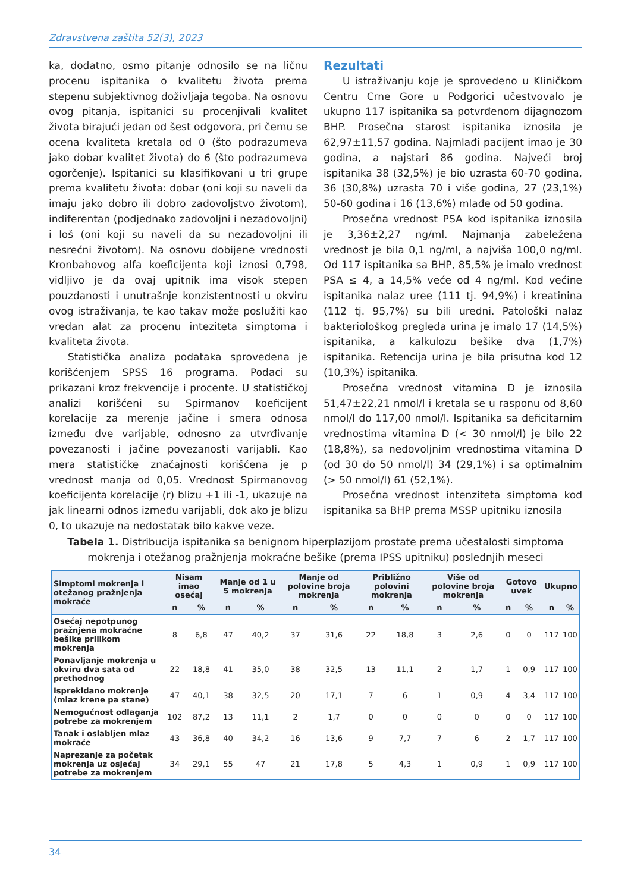Zdravstvena zaštita 52(3), 2023
ka, dodatno, osmo pitanje odnosilo se na ličnu procenu ispitanika o kvalitetu života prema stepenu subjektivnog doživljaja tegoba. Na osnovu ovog pitanja, ispitanici su procenjivali kvalitet života birajući jedan od šest odgovora, pri čemu se ocena kvaliteta kretala od 0 (što podrazumeva jako dobar kvalitet života) do 6 (što podrazumeva ogorčenje). Ispitanici su klasifikovani u tri grupe prema kvalitetu života: dobar (oni koji su naveli da imaju jako dobro ili dobro zadovoljstvo životom), indiferentan (podjednako zadovoljni i nezadovoljni) i loš (oni koji su naveli da su nezadovoljni ili nesrećni životom). Na osnovu dobijene vrednosti Kronbahovog alfa koeficijenta koji iznosi 0,798, vidljivo je da ovaj upitnik ima visok stepen pouzdanosti i unutrašnje konzistentnosti u okviru ovog istraživanja, te kao takav može poslužiti kao vredan alat za procenu inteziteta simptoma i kvaliteta života.
Statistička analiza podataka sprovedena je korišćenjem SPSS 16 programa. Podaci su prikazani kroz frekvencije i procente. U statističkoj analizi korišćeni su Spirmanov koeficijent korelacije za merenje jačine i smera odnosa između dve varijable, odnosno za utvrđivanje povezanosti i jačine povezanosti varijabli. Kao mera statističke značajnosti korišćena je p vrednost manja od 0,05. Vrednost Spirmanovog koeficijenta korelacije (r) blizu +1 ili -1, ukazuje na jak linearni odnos između varijabli, dok ako je blizu 0, to ukazuje na nedostatak bilo kakve veze.
Rezultati
U istraživanju koje je sprovedeno u Kliničkom Centru Crne Gore u Podgorici učestvovalo je ukupno 117 ispitanika sa potvrđenom dijagnozom BHP. Prosečna starost ispitanika iznosila je 62,97±11,57 godina. Najmlađi pacijent imao je 30 godina, a najstari 86 godina. Najveći broj ispitanika 38 (32,5%) je bio uzrasta 60-70 godina, 36 (30,8%) uzrasta 70 i više godina, 27 (23,1%) 50-60 godina i 16 (13,6%) mlađe od 50 godina.
Prosečna vrednost PSA kod ispitanika iznosila je 3,36±2,27 ng/ml. Najmanja zabeležena vrednost je bila 0,1 ng/ml, a najviša 100,0 ng/ml. Od 117 ispitanika sa BHP, 85,5% je imalo vrednost PSA ≤ 4, a 14,5% veće od 4 ng/ml. Kod većine ispitanika nalaz uree (111 tj. 94,9%) i kreatinina (112 tj. 95,7%) su bili uredni. Patološki nalaz bakteriološkog pregleda urina je imalo 17 (14,5%) ispitanika, a kalkulozu bešike dva (1,7%) ispitanika. Retencija urina je bila prisutna kod 12 (10,3%) ispitanika.
Prosečna vrednost vitamina D je iznosila 51,47±22,21 nmol/l i kretala se u rasponu od 8,60 nmol/l do 117,00 nmol/l. Ispitanika sa deficitarnim vrednostima vitamina D (< 30 nmol/l) je bilo 22 (18,8%), sa nedovoljnim vrednostima vitamina D (od 30 do 50 nmol/l) 34 (29,1%) i sa optimalnim (> 50 nmol/l) 61 (52,1%).
Prosečna vrednost intenziteta simptoma kod ispitanika sa BHP prema MSSP upitniku iznosila
Tabela 1. Distribucija ispitanika sa benignom hiperplazijom prostate prema učestalosti simptoma mokrenja i otežanog pražnjenja mokraćne bešike (prema IPSS upitniku) poslednjih meseci
| Simptomi mokrenja i otežanog pražnjenja mokraće | Nisam imao osećaj | | Manje od 1 u 5 mokrenja | | Manje od polovine broja mokrenja | | Približno polovini mokrenja | | Više od polovine broja mokrenja | | Gotovo uvek | | Ukupno | |
| --- | --- | --- | --- | --- | --- | --- | --- | --- | --- | --- | --- | --- | --- | --- |
| | n | % | n | % | n | % | n | % | n | % | n | % | n | % |
| Osećaj nepotpunog pražnjena mokraćne bešike prilikom mokrenja | 8 | 6,8 | 47 | 40,2 | 37 | 31,6 | 22 | 18,8 | 3 | 2,6 | 0 | 0 | 117 | 100 |
| Ponavljanje mokrenja u okviru dva sata od prethodnog | 22 | 18,8 | 41 | 35,0 | 38 | 32,5 | 13 | 11,1 | 2 | 1,7 | 1 | 0,9 | 117 | 100 |
| Isprekidano mokrenje (mlaz krene pa stane) | 47 | 40,1 | 38 | 32,5 | 20 | 17,1 | 7 | 6 | 1 | 0,9 | 4 | 3,4 | 117 | 100 |
| Nemogućnost odlaganja potrebe za mokrenjem | 102 | 87,2 | 13 | 11,1 | 2 | 1,7 | 0 | 0 | 0 | 0 | 0 | 0 | 117 | 100 |
| Tanak i oslabljen mlaz mokraće | 43 | 36,8 | 40 | 34,2 | 16 | 13,6 | 9 | 7,7 | 7 | 6 | 2 | 1,7 | 117 | 100 |
| Naprezanje za početak mokrenja uz osjećaj potrebe za mokrenjem | 34 | 29,1 | 55 | 47 | 21 | 17,8 | 5 | 4,3 | 1 | 0,9 | 1 | 0,9 | 117 | 100 |
34